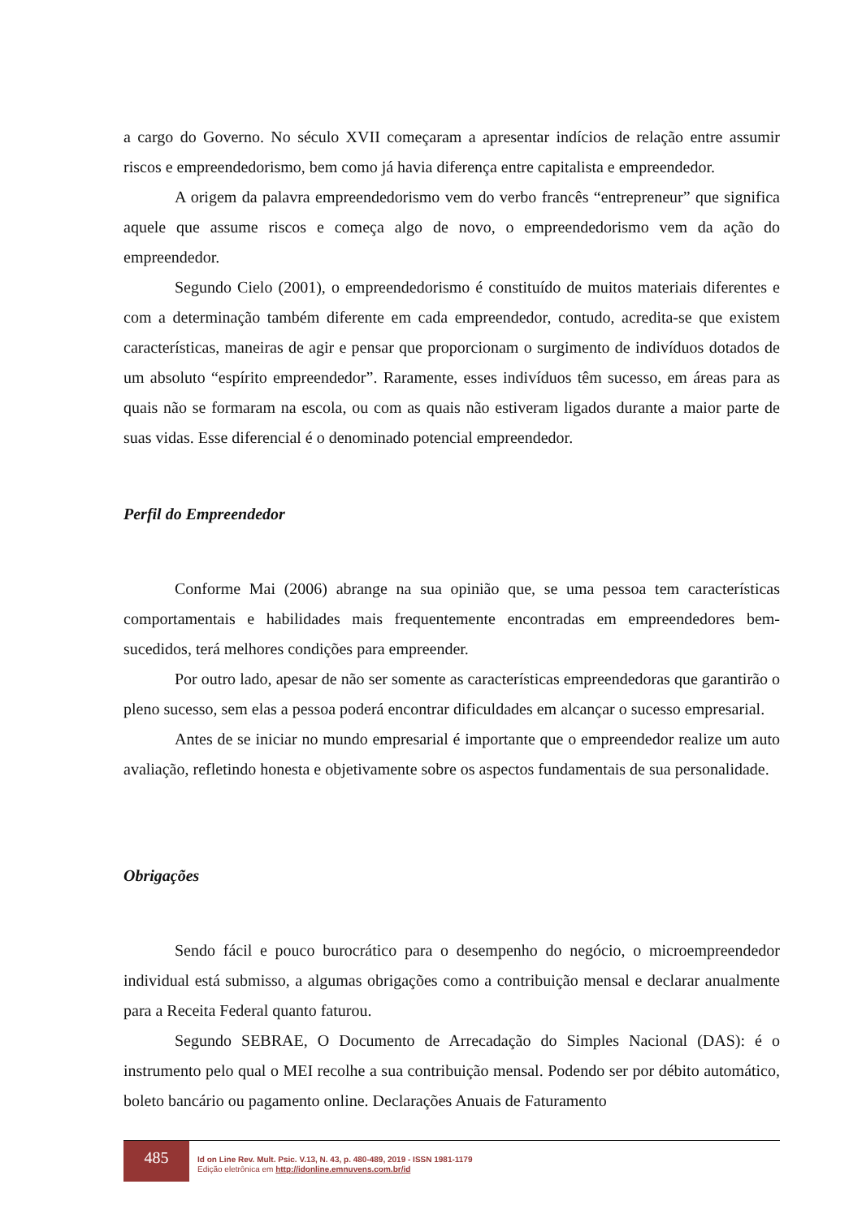a cargo do Governo. No século XVII começaram a apresentar indícios de relação entre assumir riscos e empreendedorismo, bem como já havia diferença entre capitalista e empreendedor.
A origem da palavra empreendedorismo vem do verbo francês “entrepreneur” que significa aquele que assume riscos e começa algo de novo, o empreendedorismo vem da ação do empreendedor.
Segundo Cielo (2001), o empreendedorismo é constituído de muitos materiais diferentes e com a determinação também diferente em cada empreendedor, contudo, acredita-se que existem características, maneiras de agir e pensar que proporcionam o surgimento de indivíduos dotados de um absoluto “espírito empreendedor”. Raramente, esses indivíduos têm sucesso, em áreas para as quais não se formaram na escola, ou com as quais não estiveram ligados durante a maior parte de suas vidas. Esse diferencial é o denominado potencial empreendedor.
Perfil do Empreendedor
Conforme Mai (2006) abrange na sua opinião que, se uma pessoa tem características comportamentais e habilidades mais frequentemente encontradas em empreendedores bem-sucedidos, terá melhores condições para empreender.
Por outro lado, apesar de não ser somente as características empreendedoras que garantirão o pleno sucesso, sem elas a pessoa poderá encontrar dificuldades em alcançar o sucesso empresarial.
Antes de se iniciar no mundo empresarial é importante que o empreendedor realize um auto avaliação, refletindo honesta e objetivamente sobre os aspectos fundamentais de sua personalidade.
Obrigações
Sendo fácil e pouco burocrático para o desempenho do negócio, o microempreendedor individual está submisso, a algumas obrigações como a contribuição mensal e declarar anualmente para a Receita Federal quanto faturou.
Segundo SEBRAE, O Documento de Arrecadação do Simples Nacional (DAS): é o instrumento pelo qual o MEI recolhe a sua contribuição mensal. Podendo ser por débito automático, boleto bancário ou pagamento online. Declarações Anuais de Faturamento
485
Id on Line Rev. Mult. Psic. V.13, N. 43, p. 480-489, 2019 - ISSN 1981-1179
Edição eletrônica em http://idonline.emnuvens.com.br/id